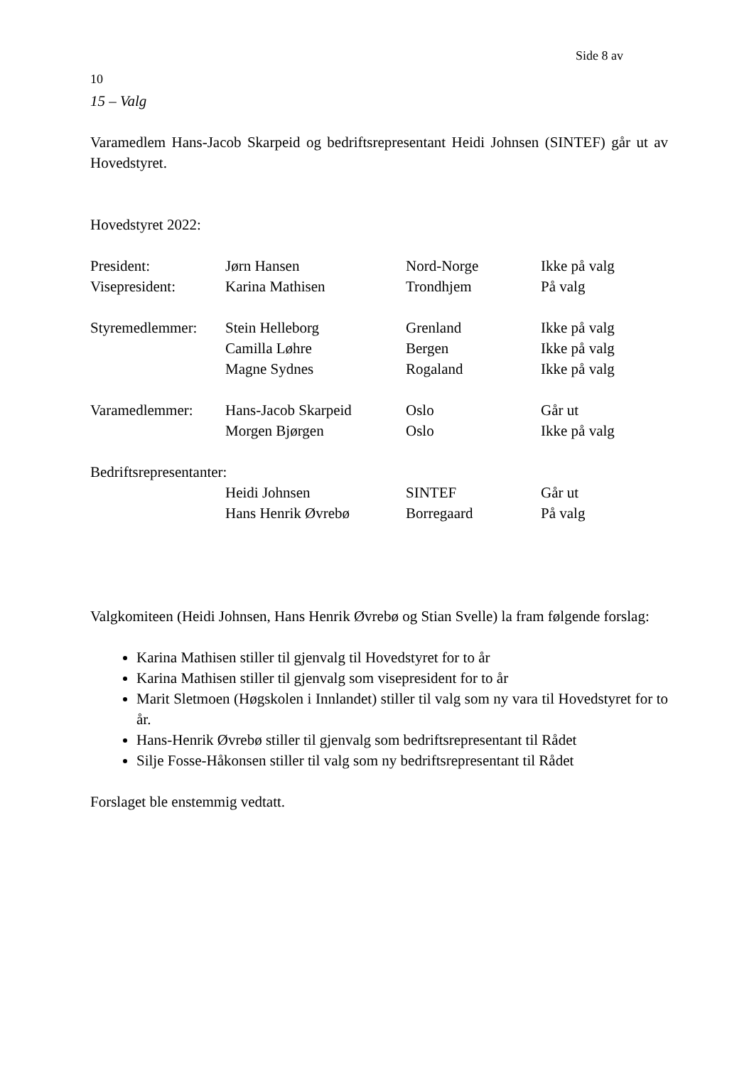Side 8 av
10
15 – Valg
Varamedlem Hans-Jacob Skarpeid og bedriftsrepresentant Heidi Johnsen (SINTEF) går ut av Hovedstyret.
Hovedstyret 2022:
| President: | Jørn Hansen | Nord-Norge | Ikke på valg |
| Visepresident: | Karina Mathisen | Trondhjem | På valg |
| Styremedlemmer: | Stein Helleborg | Grenland | Ikke på valg |
| | Camilla Løhre | Bergen | Ikke på valg |
| | Magne Sydnes | Rogaland | Ikke på valg |
| Varamedlemmer: | Hans-Jacob Skarpeid | Oslo | Går ut |
| | Morgen Bjørgen | Oslo | Ikke på valg |
| Bedriftsrepresentanter: | | | |
| | Heidi Johnsen | SINTEF | Går ut |
| | Hans Henrik Øvrebø | Borregaard | På valg |
Valgkomiteen (Heidi Johnsen, Hans Henrik Øvrebø og Stian Svelle) la fram følgende forslag:
Karina Mathisen stiller til gjenvalg til Hovedstyret for to år
Karina Mathisen stiller til gjenvalg som visepresident for to år
Marit Sletmoen (Høgskolen i Innlandet) stiller til valg som ny vara til Hovedstyret for to år.
Hans-Henrik Øvrebø stiller til gjenvalg som bedriftsrepresentant til Rådet
Silje Fosse-Håkonsen stiller til valg som ny bedriftsrepresentant til Rådet
Forslaget ble enstemmig vedtatt.